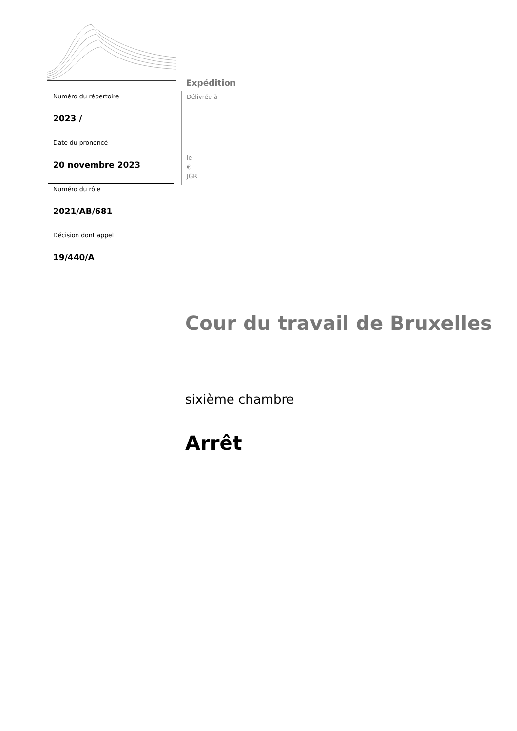| Numéro du répertoire 2023 / |
| Date du prononcé 20 novembre 2023 |
| Numéro du rôle 2021/AB/681 |
| Décision dont appel 19/440/A |
Expédition
Délivrée à
le
€
JGR
Cour du travail de Bruxelles
sixième chambre
Arrêt